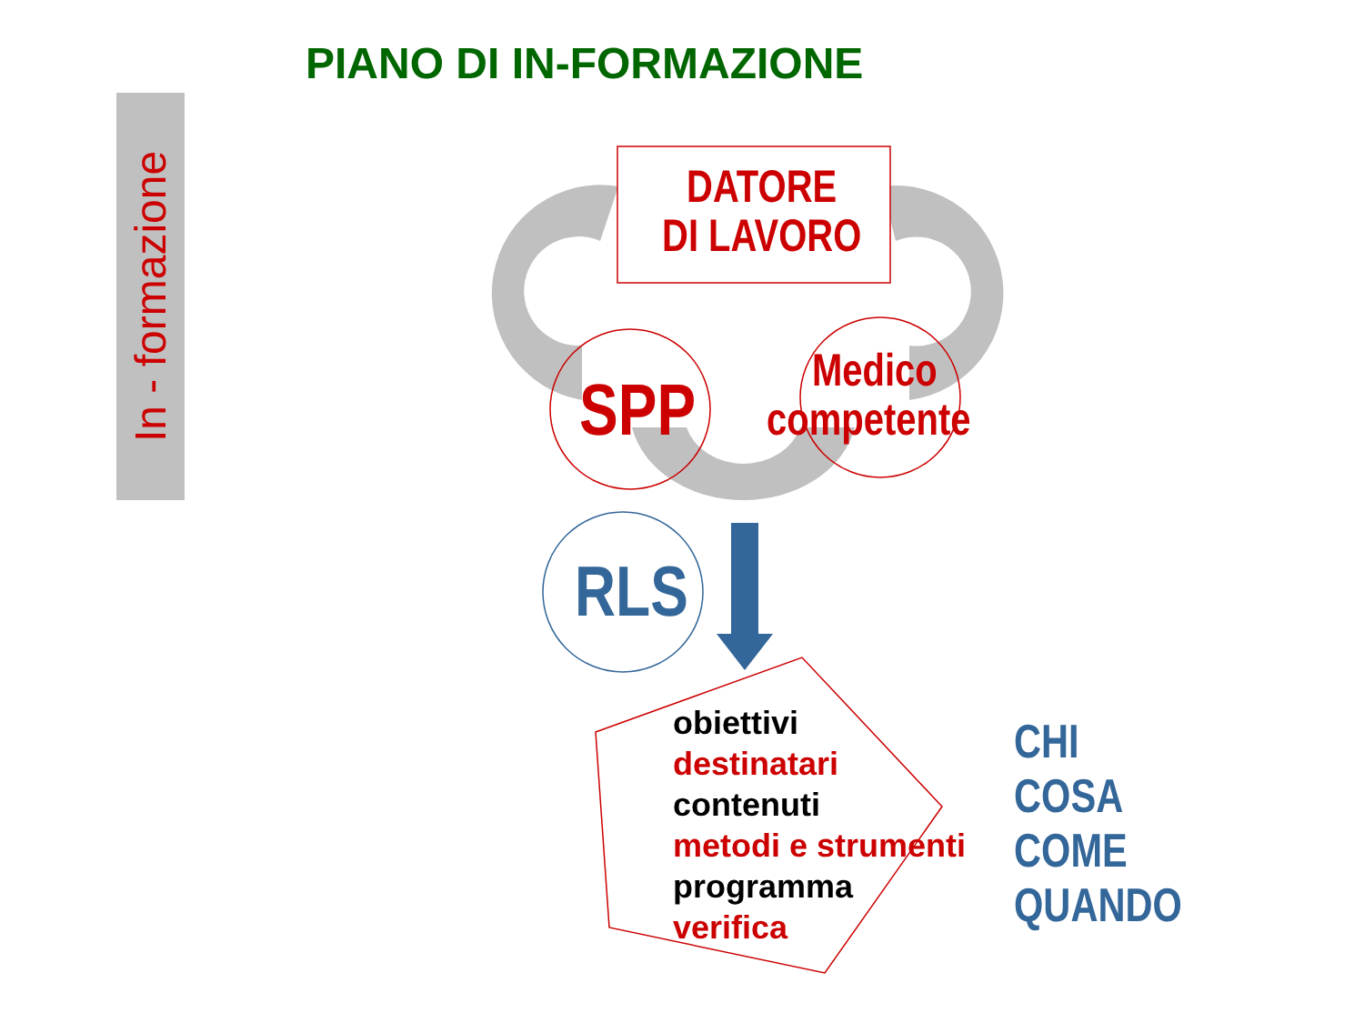PIANO DI IN-FORMAZIONE
In - formazione
DATORE
DI LAVORO
SPP Medico
competente
RLS
obiettivi
destinatari
contenuti
metodi e strumenti
programma
verifica
CHI
COSA
COME
QUANDO